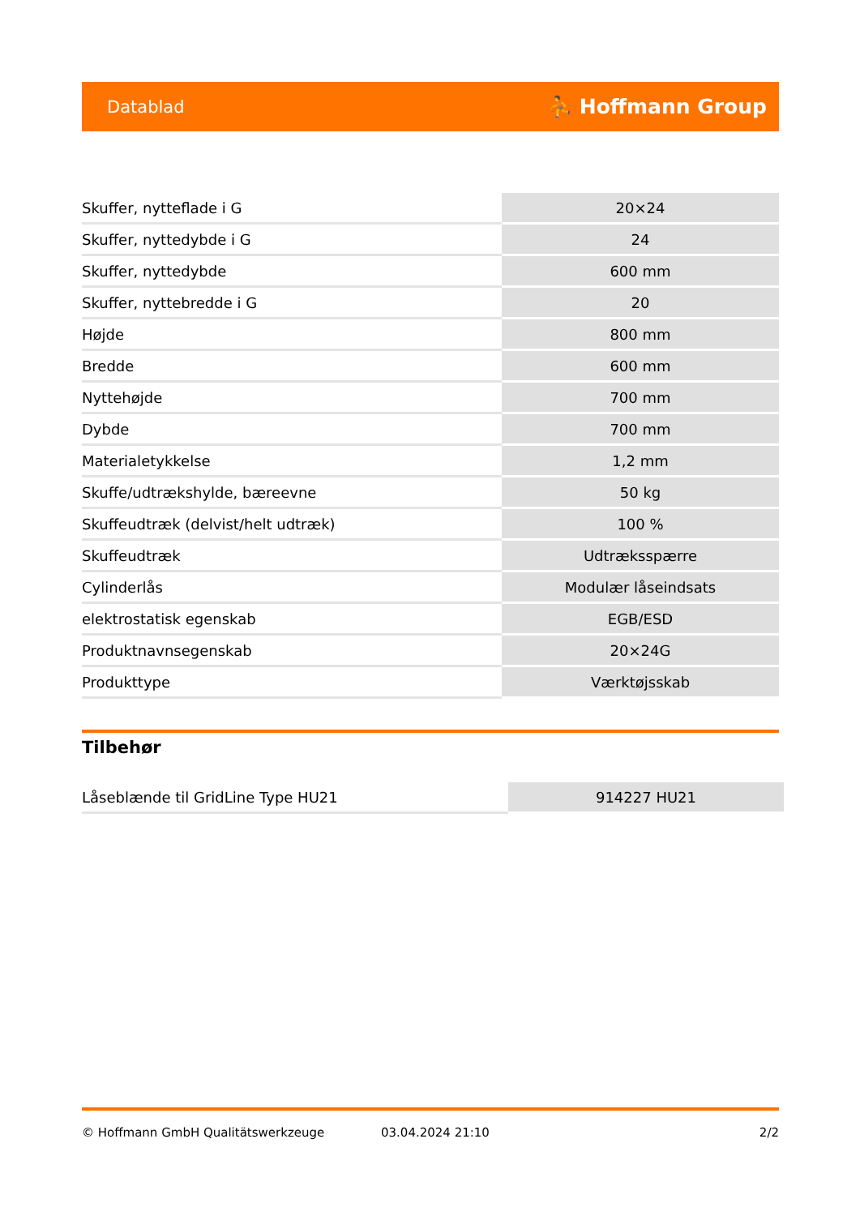Datablad ⛹ Hoffmann Group
| Skuffer, nytteflade i G | 20×24 |
| Skuffer, nyttedybde i G | 24 |
| Skuffer, nyttedybde | 600 mm |
| Skuffer, nyttebredde i G | 20 |
| Højde | 800 mm |
| Bredde | 600 mm |
| Nyttehøjde | 700 mm |
| Dybde | 700 mm |
| Materialetykkelse | 1,2 mm |
| Skuffe/udtrækshylde, bæreevne | 50 kg |
| Skuffeudtræk (delvist/helt udtræk) | 100 % |
| Skuffeudtræk | Udtræksspærre |
| Cylinderlås | Modulær låseindsats |
| elektrostatisk egenskab | EGB/ESD |
| Produktnavnsegenskab | 20×24G |
| Produkttype | Værktøjsskab |
Tilbehør
| Låseblænde til GridLine Type HU21 | 914227 HU21 |
© Hoffmann GmbH Qualitätswerkzeuge 03.04.2024 21:10 2/2